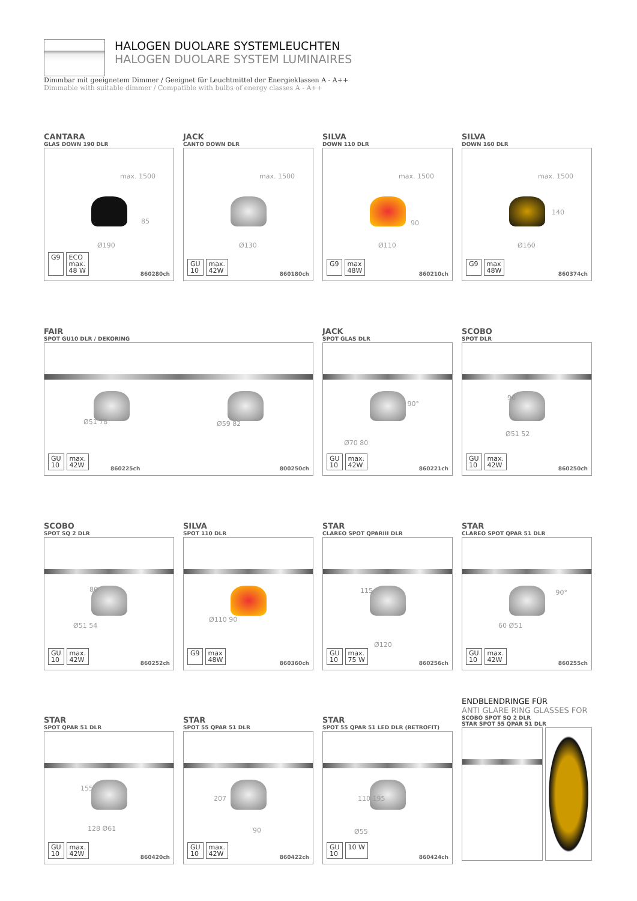HALOGEN DUOLARE SYSTEMLEUCHTEN
HALOGEN DUOLARE SYSTEM LUMINAIRES
Dimmbar mit geeignetem Dimmer / Geeignet für Leuchtmittel der Energieklassen A - A++
Dimmable with suitable dimmer / Compatible with bulbs of energy classes A - A++
CANTARA
GLAS DOWN 190 DLR
max. 1500
85
Ø190
G9 ECO
max.
48 W
860280ch
JACK
CANTO DOWN DLR
max. 1500
Ø130
GU
10
max.
42W
860180ch
SILVA
DOWN 110 DLR
max. 1500
90
Ø110
G9 max
48W
860210ch
SILVA
DOWN 160 DLR
max. 1500
140
Ø160
G9 max
48W
860374ch
FAIR
SPOT GU10 DLR / DEKORING
Ø51 78 Ø59 82
GU
10
max.
42W
860225ch 800250ch
JACK
SPOT GLAS DLR
90°
Ø70 80
GU
10
max.
42W
860221ch
SCOBO
SPOT DLR
90
Ø51 52
GU
10
max.
42W
860250ch
SCOBO
SPOT SQ 2 DLR
80
Ø51 54
GU
10
max.
42W
860252ch
SILVA
SPOT 110 DLR
Ø110 90
G9 max
48W
860360ch
STAR
CLAREO SPOT QPARIII DLR
115
Ø120
GU
10
max.
75 W
860256ch
STAR
CLAREO SPOT QPAR 51 DLR
90°
60 Ø51
GU
10
max.
42W
860255ch
STAR
SPOT QPAR 51 DLR
155
128 Ø61
GU
10
max.
42W
860420ch
STAR
SPOT 55 QPAR 51 DLR
207
90
GU
10
max.
42W
860422ch
STAR
SPOT 55 QPAR 51 LED DLR (RETROFIT)
110 195
Ø55
GU
10
10 W
860424ch
ENDBLENDRINGE FÜR
ANTI GLARE RING GLASSES FOR
SCOBO SPOT SQ 2 DLR
STAR SPOT 55 QPAR 51 DLR